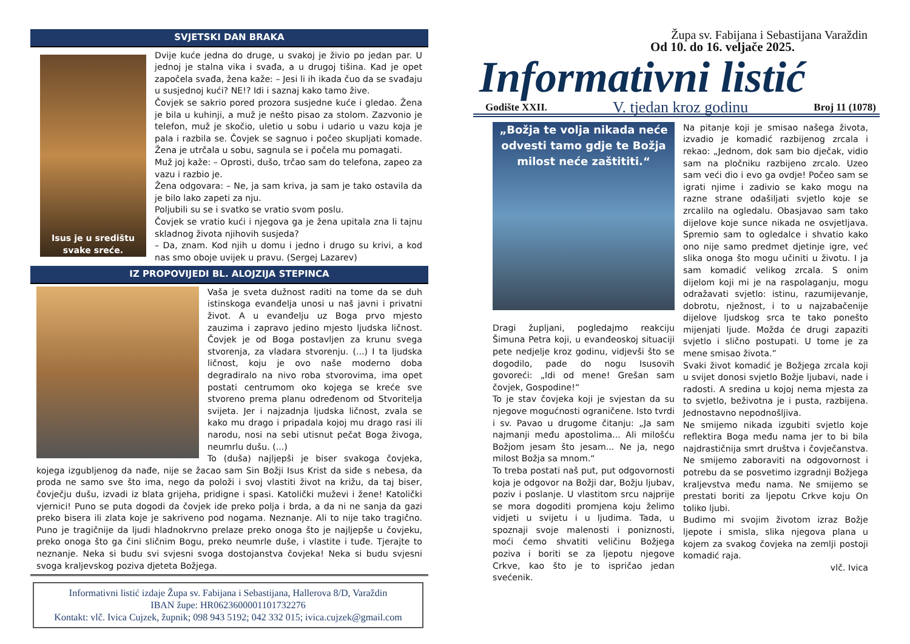SVJETSKI DAN BRAKA
Isus je u središtu svake sreće.
Dvije kuće jedna do druge, u svakoj je živio po jedan par. U jednoj je stalna vika i svađa, a u drugoj tišina. Kad je opet započela svađa, žena kaže: – Jesi li ih ikada čuo da se svađaju u susjednoj kući? NE!? Idi i saznaj kako tamo žive.
Čovjek se sakrio pored prozora susjedne kuće i gledao. Žena je bila u kuhinji, a muž je nešto pisao za stolom. Zazvonio je telefon, muž je skočio, uletio u sobu i udario u vazu koja je pala i razbila se. Čovjek se sagnuo i počeo skupljati komade. Žena je utrčala u sobu, sagnula se i počela mu pomagati.
Muž joj kaže: – Oprosti, dušo, trčao sam do telefona, zapeo za vazu i razbio je.
Žena odgovara: – Ne, ja sam kriva, ja sam je tako ostavila da je bilo lako zapeti za nju.
Poljubili su se i svatko se vratio svom poslu.
Čovjek se vratio kući i njegova ga je žena upitala zna li tajnu skladnog života njihovih susjeda?
– Da, znam. Kod njih u domu i jedno i drugo su krivi, a kod nas smo oboje uvijek u pravu. (Sergej Lazarev)
IZ PROPOVIJEDI BL. ALOJZIJA STEPINCA
Vaša je sveta dužnost raditi na tome da se duh istinskoga evanđelja unosi u naš javni i privatni život. A u evanđelju uz Boga prvo mjesto zauzima i zapravo jedino mjesto ljudska ličnost. Čovjek je od Boga postavljen za krunu svega stvorenja, za vladara stvorenju. (...) I ta ljudska ličnost, koju je ovo naše moderno doba degradiralo na nivo roba stvorovima, ima opet postati centrumom oko kojega se kreće sve stvoreno prema planu određenom od Stvoritelja svijeta. Jer i najzadnja ljudska ličnost, zvala se kako mu drago i pripadala kojoj mu drago rasi ili narodu, nosi na sebi utisnut pečat Boga živoga, neumrlu dušu. (...)
To (duša) najljepši je biser svakoga čovjeka, kojega izgubljenog da nađe, nije se žacao sam Sin Božji Isus Krist da siđe s nebesa, da proda ne samo sve što ima, nego da položi i svoj vlastiti život na križu, da taj biser, čovječju dušu, izvadi iz blata grijeha, pridigne i spasi. Katolički muževi i žene! Katolički vjernici! Puno se puta dogodi da čovjek ide preko polja i brda, a da ni ne sanja da gazi preko bisera ili zlata koje je sakriveno pod nogama. Neznanje. Ali to nije tako tragično. Puno je tragičnije da ljudi hladnokrvno prelaze preko onoga što je najljepše u čovjeku, preko onoga što ga čini sličnim Bogu, preko neumrle duše, i vlastite i tuđe. Tjerajte to neznanje. Neka si budu svi svjesni svoga dostojanstva čovjeka! Neka si budu svjesni svoga kraljevskog poziva djeteta Božjega.
Informativni listić izdaje Župa sv. Fabijana i Sebastijana, Hallerova 8/D, Varaždin
IBAN župe: HR0623600001101732276
Kontakt: vlč. Ivica Cujzek, župnik; 098 943 5192; 042 332 015; ivica.cujzek@gmail.com
Župa sv. Fabijana i Sebastijana Varaždin
Od 10. do 16. veljače 2025.
Informativni listić
Godište XXII. V. tjedan kroz godinu Broj 11 (1078)
„Božja te volja nikada neće odvesti tamo gdje te Božja milost neće zaštititi.“
Dragi župljani, pogledajmo reakciju Šimuna Petra koji, u evanđeoskoj situaciji pete nedjelje kroz godinu, vidjevši što se dogodilo, pade do nogu Isusovih govoreći: „Idi od mene! Grešan sam čovjek, Gospodine!“
To je stav čovjeka koji je svjestan da su njegove mogućnosti ograničene. Isto tvrdi i sv. Pavao u drugome čitanju: „Ja sam najmanji među apostolima... Ali milošću Božjom jesam što jesam... Ne ja, nego milost Božja sa mnom.“
To treba postati naš put, put odgovornosti koja je odgovor na Božji dar, Božju ljubav, poziv i poslanje. U vlastitom srcu najprije se mora dogoditi promjena koju želimo vidjeti u svijetu i u ljudima. Tada, u spoznaji svoje malenosti i poniznosti, moći ćemo shvatiti veličinu Božjega poziva i boriti se za ljepotu njegove Crkve, kao što je to ispričao jedan svećenik.
Na pitanje koji je smisao našega života, izvadio je komadić razbijenog zrcala i rekao: „Jednom, dok sam bio dječak, vidio sam na pločniku razbijeno zrcalo. Uzeo sam veći dio i evo ga ovdje! Počeo sam se igrati njime i zadivio se kako mogu na razne strane odašiljati svjetlo koje se zrcalilo na ogledalu. Obasjavao sam tako dijelove koje sunce nikada ne osvjetljava. Spremio sam to ogledalce i shvatio kako ono nije samo predmet djetinje igre, već slika onoga što mogu učiniti u životu. I ja sam komadić velikog zrcala. S onim dijelom koji mi je na raspolaganju, mogu odražavati svjetlo: istinu, razumijevanje, dobrotu, nježnost, i to u najzabačenije dijelove ljudskog srca te tako ponešto mijenjati ljude. Možda će drugi zapaziti svjetlo i slično postupati. U tome je za mene smisao života.”
Svaki život komadić je Božjega zrcala koji u svijet donosi svjetlo Božje ljubavi, nade i radosti. A sredina u kojoj nema mjesta za to svjetlo, beživotna je i pusta, razbijena. Jednostavno nepodnošljiva.
Ne smijemo nikada izgubiti svjetlo koje reflektira Boga među nama jer to bi bila najdrastičnija smrt društva i čovječanstva. Ne smijemo zaboraviti na odgovornost i potrebu da se posvetimo izgradnji Božjega kraljevstva među nama. Ne smijemo se prestati boriti za ljepotu Crkve koju On toliko ljubi.
Budimo mi svojim životom izraz Božje ljepote i smisla, slika njegova plana u kojem za svakog čovjeka na zemlji postoji komadić raja.
vlč. Ivica